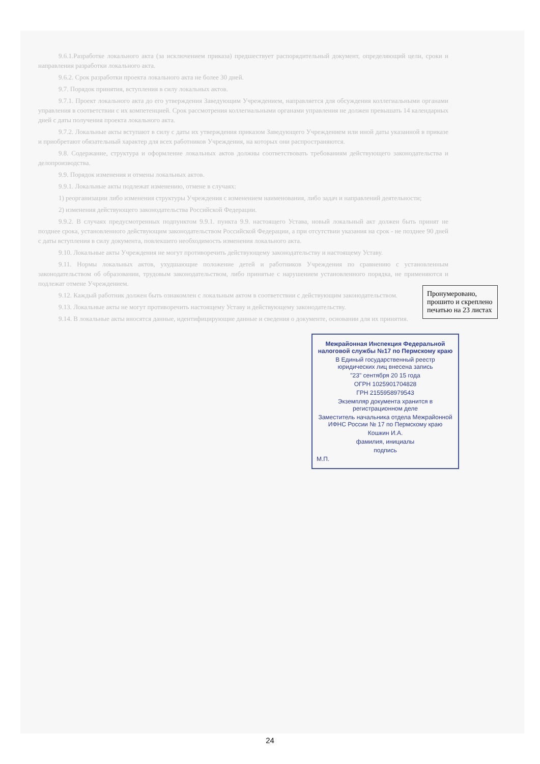9.6.1.Разработке локального акта (за исключением приказа) предшествует распорядительный документ, определяющий цели, сроки и направления разработки локального акта.
9.6.2. Срок разработки проекта локального акта не более 30 дней.
9.7. Порядок принятия, вступления в силу локальных актов.
9.7.1. Проект локального акта до его утверждения Заведующим Учреждением, направляется для обсуждения коллегиальными органами управления в соответствии с их компетенцией. Срок рассмотрения коллегиальными органами управления не должен превышать 14 календарных дней с даты получения проекта локального акта.
9.7.2. Локальные акты вступают в силу с даты их утверждения приказом Заведующего Учреждением или иной даты указанной в приказе и приобретают обязательный характер для всех работников Учреждения, на которых они распространяются.
9.8. Содержание, структура и оформление локальных актов должны соответствовать требованиям действующего законодательства и делопроизводства.
9.9. Порядок изменения и отмены локальных актов.
9.9.1. Локальные акты подлежат изменению, отмене в случаях:
1) реорганизации либо изменения структуры Учреждения с изменением наименования, либо задач и направлений деятельности;
2) изменения действующего законодательства Российской Федерации.
9.9.2. В случаях предусмотренных подпунктом 9.9.1. пункта 9.9. настоящего Устава, новый локальный акт должен быть принят не позднее срока, установленного действующим законодательством Российской Федерации, а при отсутствии указания на срок - не позднее 90 дней с даты вступления в силу документа, повлекшего необходимость изменения локального акта.
9.10. Локальные акты Учреждения не могут противоречить действующему законодательству и настоящему Уставу.
9.11. Нормы локальных актов, ухудшающие положение детей и работников Учреждения по сравнению с установленным законодательством об образовании, трудовым законодательством, либо принятые с нарушением установленного порядка, не применяются и подлежат отмене Учреждением.
9.12. Каждый работник должен быть ознакомлен с локальным актом в соответствии с действующим законодательством.
9.13. Локальные акты не могут противоречить настоящему Уставу и действующему законодательству.
9.14. В локальные акты вносятся данные, идентифицирующие данные и сведения о документе, основании для их принятия.
Пронумеровано, прошито и скреплено печатью на 23 листах
Межрайонная Инспекция Федеральной налоговой службы №17 по Пермскому краю
В Единый государственный реестр юридических лиц внесена запись
"23" сентября 20 15 года
ОГРН 1025901704828
ГРН 2155958979543
Экземпляр документа хранится в регистрационном деле
Заместитель начальника отдела Межрайонной ИФНС России № 17 по Пермскому краю
Кошкин И.А.
фамилия, инициалы
подпись
М.П.
24